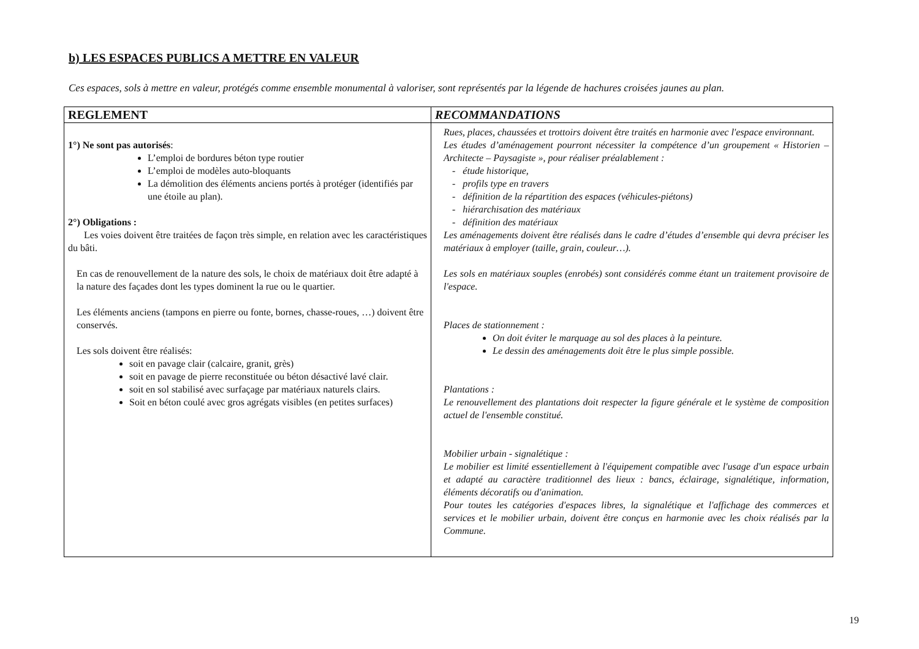b) LES ESPACES PUBLICS A METTRE EN VALEUR
Ces espaces, sols à mettre en valeur, protégés comme ensemble monumental à valoriser, sont représentés par la légende de hachures croisées jaunes au plan.
| REGLEMENT | RECOMMANDATIONS |
| --- | --- |
| 1°) Ne sont pas autorisés : L’emploi de bordures béton type routier L’emploi de modèles auto-bloquants La démolition des éléments anciens portés à protéger (identifiés par une étoile au plan). 2°) Obligations : Les voies doivent être traitées de façon très simple, en relation avec les caractéristiques du bâti. En cas de renouvellement de la nature des sols, le choix de matériaux doit être adapté à la nature des façades dont les types dominent la rue ou le quartier. Les éléments anciens (tampons en pierre ou fonte, bornes, chasse-roues, …) doivent être conservés. Les sols doivent être réalisés: soit en pavage clair (calcaire, granit, grès) soit en pavage de pierre reconstituée ou béton désactivé lavé clair. soit en sol stabilisé avec surfaçage par matériaux naturels clairs. Soit en béton coulé avec gros agrégats visibles (en petites surfaces) | Rues, places, chaussées et trottoirs doivent être traités en harmonie avec l'espace environnant. Les études d’aménagement pourront nécessiter la compétence d’un groupement « Historien – Architecte – Paysagiste », pour réaliser préalablement : - étude historique, - profils type en travers - définition de la répartition des espaces (véhicules-piétons) - hiérarchisation des matériaux - définition des matériaux Les aménagements doivent être réalisés dans le cadre d’études d’ensemble qui devra préciser les matériaux à employer (taille, grain, couleur…). Les sols en matériaux souples (enrobés) sont considérés comme étant un traitement provisoire de l'espace. Places de stationnement : On doit éviter le marquage au sol des places à la peinture. Le dessin des aménagements doit être le plus simple possible. Plantations : Le renouvellement des plantations doit respecter la figure générale et le système de composition actuel de l'ensemble constitué. Mobilier urbain - signalétique : Le mobilier est limité essentiellement à l'équipement compatible avec l'usage d'un espace urbain et adapté au caractère traditionnel des lieux : bancs, éclairage, signalétique, information, éléments décoratifs ou d'animation. Pour toutes les catégories d'espaces libres, la signalétique et l'affichage des commerces et services et le mobilier urbain, doivent être conçus en harmonie avec les choix réalisés par la Commune. |
19